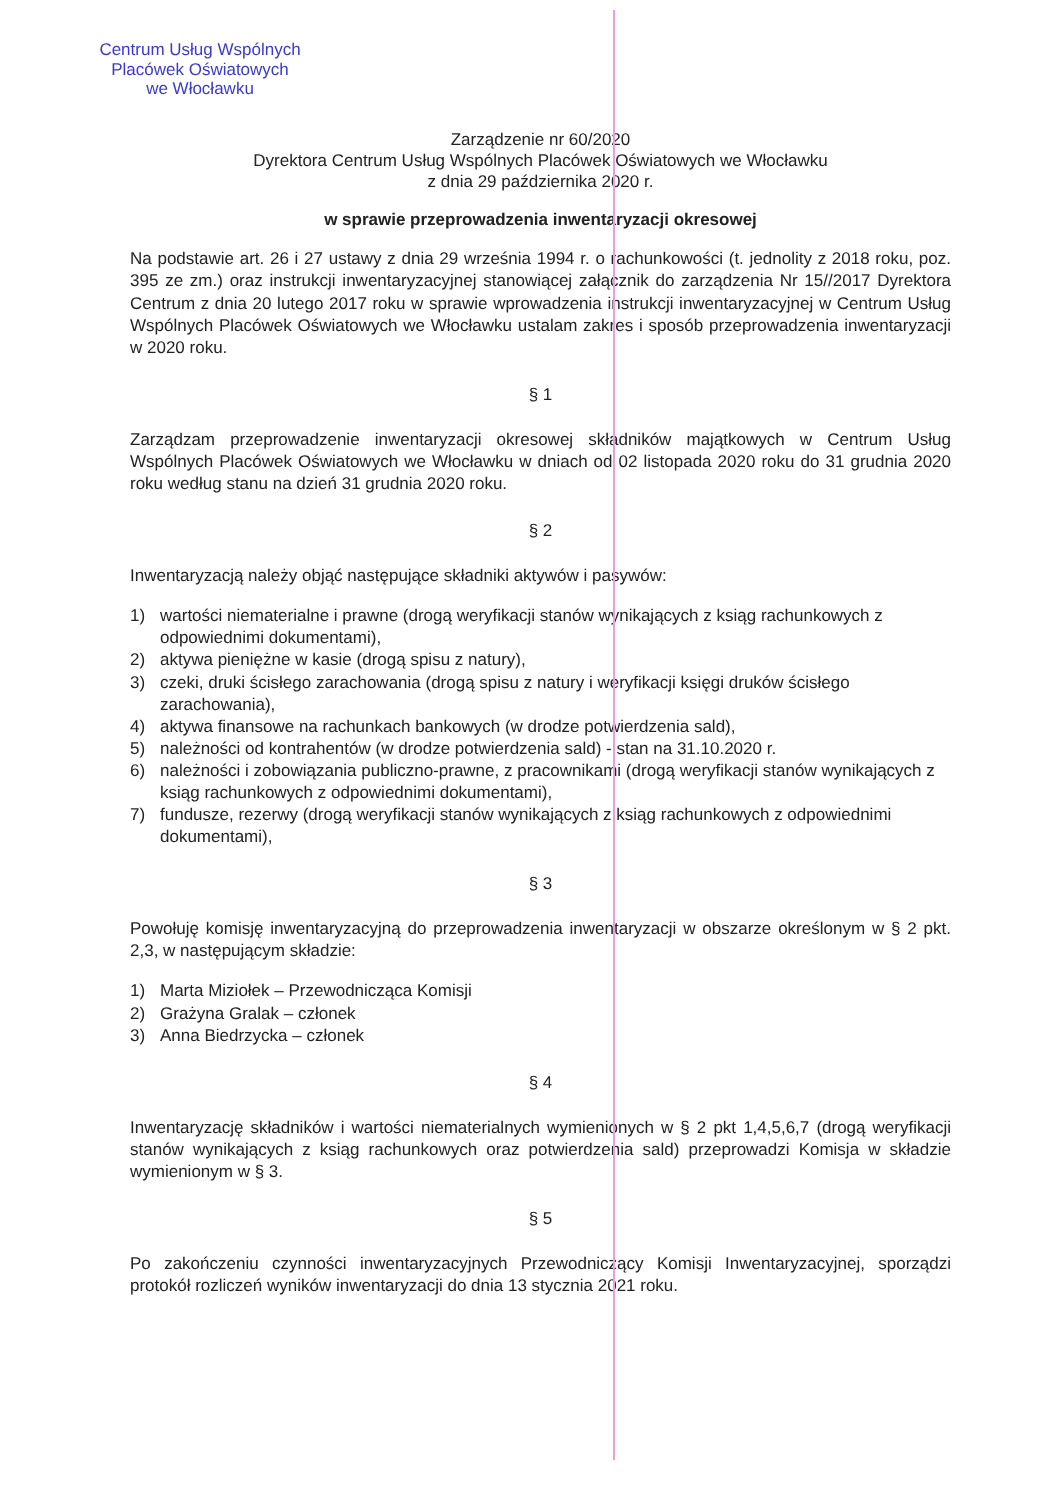Centrum Usług Wspólnych
Placówek Oświatowych
we Włocławku
Zarządzenie nr 60/2020
Dyrektora Centrum Usług Wspólnych Placówek Oświatowych we Włocławku
z dnia 29 października 2020 r.
w sprawie przeprowadzenia inwentaryzacji okresowej
Na podstawie art. 26 i 27 ustawy z dnia 29 września 1994 r. o rachunkowości (t. jednolity z 2018 roku, poz. 395 ze zm.) oraz instrukcji inwentaryzacyjnej stanowiącej załącznik do zarządzenia Nr 15//2017 Dyrektora Centrum z dnia 20 lutego 2017 roku w sprawie wprowadzenia instrukcji inwentaryzacyjnej w Centrum Usług Wspólnych Placówek Oświatowych we Włocławku ustalam zakres i sposób przeprowadzenia inwentaryzacji w 2020 roku.
§ 1
Zarządzam przeprowadzenie inwentaryzacji okresowej składników majątkowych w Centrum Usług Wspólnych Placówek Oświatowych we Włocławku w dniach od 02 listopada 2020 roku do 31 grudnia 2020 roku według stanu na dzień 31 grudnia 2020 roku.
§ 2
Inwentaryzacją należy objąć następujące składniki aktywów i pasywów:
1) wartości niematerialne i prawne (drogą weryfikacji stanów wynikających z ksiąg rachunkowych z odpowiednimi dokumentami),
2) aktywa pieniężne w kasie (drogą spisu z natury),
3) czeki, druki ścisłego zarachowania (drogą spisu z natury i weryfikacji księgi druków ścisłego zarachowania),
4) aktywa finansowe na rachunkach bankowych (w drodze potwierdzenia sald),
5) należności od kontrahentów (w drodze potwierdzenia sald) - stan na 31.10.2020 r.
6) należności i zobowiązania publiczno-prawne, z pracownikami (drogą weryfikacji stanów wynikających z ksiąg rachunkowych z odpowiednimi dokumentami),
7) fundusze, rezerwy (drogą weryfikacji stanów wynikających z ksiąg rachunkowych z odpowiednimi dokumentami),
§ 3
Powołuję komisję inwentaryzacyjną do przeprowadzenia inwentaryzacji w obszarze określonym w § 2 pkt. 2,3, w następującym składzie:
1) Marta Miziołek – Przewodnicząca Komisji
2) Grażyna Gralak – członek
3) Anna Biedrzycka – członek
§ 4
Inwentaryzację składników i wartości niematerialnych wymienionych w § 2 pkt 1,4,5,6,7 (drogą weryfikacji stanów wynikających z ksiąg rachunkowych oraz potwierdzenia sald) przeprowadzi Komisja w składzie wymienionym w § 3.
§ 5
Po zakończeniu czynności inwentaryzacyjnych Przewodniczący Komisji Inwentaryzacyjnej, sporządzi protokół rozliczeń wyników inwentaryzacji do dnia 13 stycznia 2021 roku.